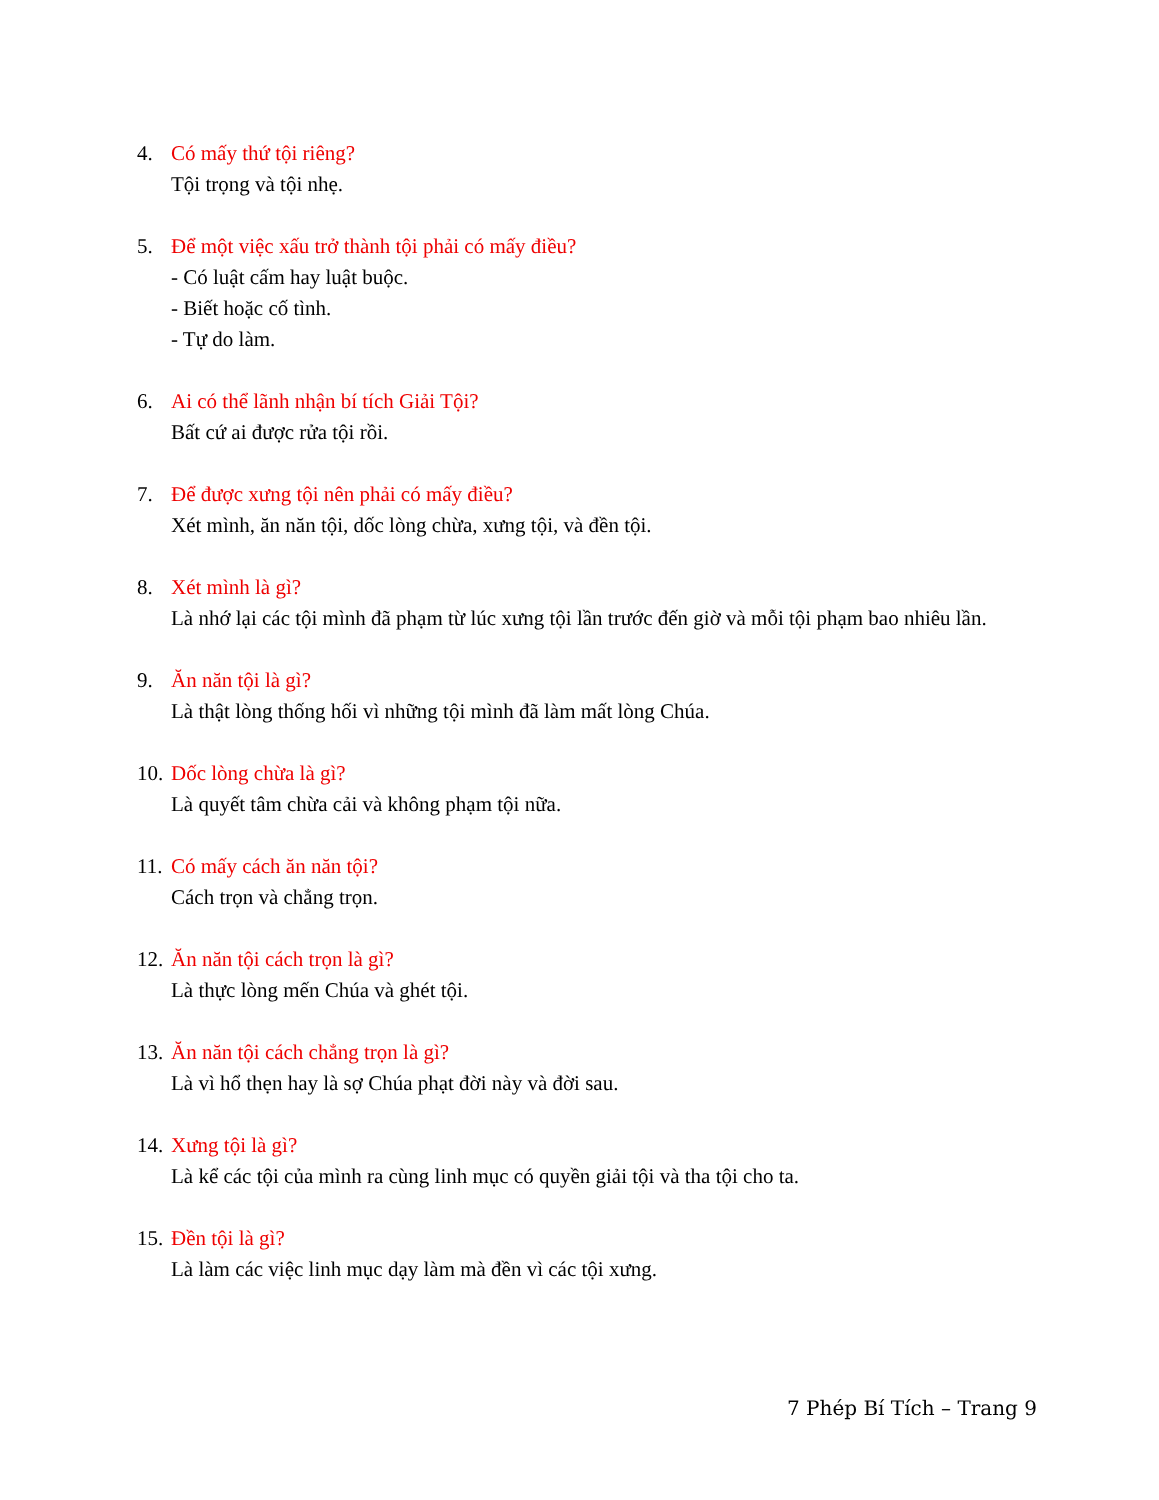4. Có mấy thứ tội riêng?
Tội trọng và tội nhẹ.
5. Để một việc xấu trở thành tội phải có mấy điều?
- Có luật cấm hay luật buộc.
- Biết hoặc cố tình.
- Tự do làm.
6. Ai có thể lãnh nhận bí tích Giải Tội?
Bất cứ ai được rửa tội rồi.
7. Để được xưng tội nên phải có mấy điều?
Xét mình, ăn năn tội, dốc lòng chừa, xưng tội, và đền tội.
8. Xét mình là gì?
Là nhớ lại các tội mình đã phạm từ lúc xưng tội lần trước đến giờ và mỗi tội phạm bao nhiêu lần.
9. Ăn năn tội là gì?
Là thật lòng thống hối vì những tội mình đã làm mất lòng Chúa.
10. Dốc lòng chừa là gì?
Là quyết tâm chừa cải và không phạm tội nữa.
11. Có mấy cách ăn năn tội?
Cách trọn và chẳng trọn.
12. Ăn năn tội cách trọn là gì?
Là thực lòng mến Chúa và ghét tội.
13. Ăn năn tội cách chẳng trọn là gì?
Là vì hổ thẹn hay là sợ Chúa phạt đời này và đời sau.
14. Xưng tội là gì?
Là kể các tội của mình ra cùng linh mục có quyền giải tội và tha tội cho ta.
15. Đền tội là gì?
Là làm các việc linh mục dạy làm mà đền vì các tội xưng.
7 Phép Bí Tích – Trang 9